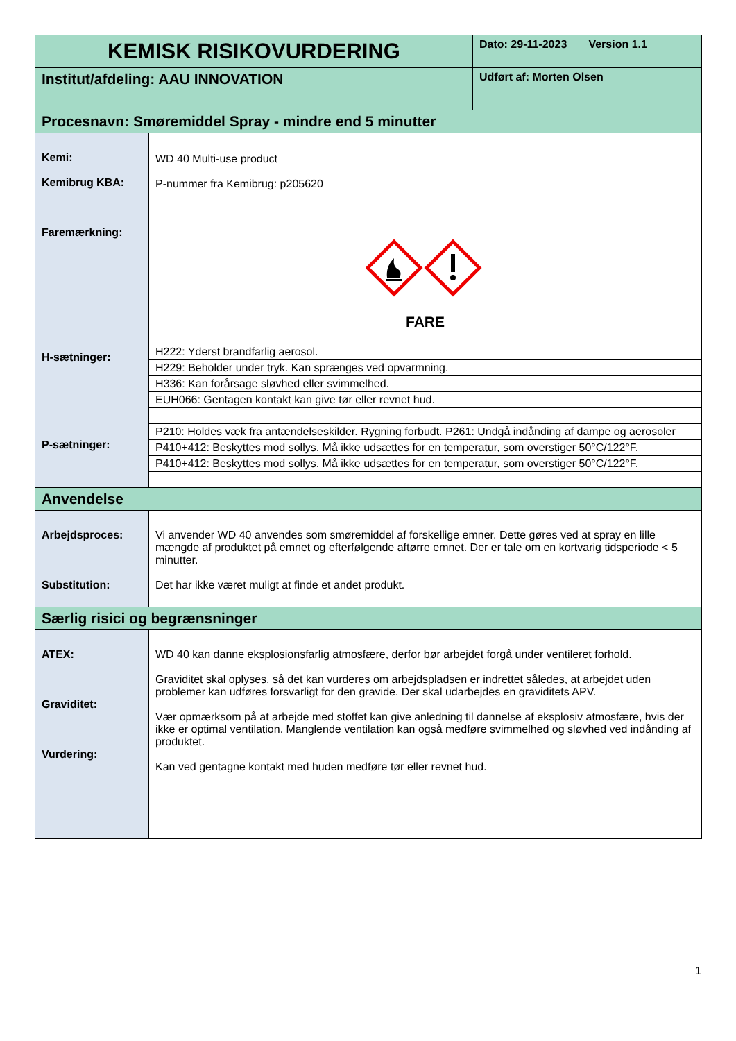| KEMISK RISIKOVURDERING | Dato: 29-11-2023 Version 1.1 |
| Institut/afdeling: AAU INNOVATION | Udført af: Morten Olsen |
| Procesnavn: Smøremiddel Spray - mindre end 5 minutter | |
| Kemi: Kemibrug KBA: Faremærkning: H-sætninger: P-sætninger: | WD 40 Multi-use product P-nummer fra Kemibrug: p205620 FARE / H222: Yderst brandfarlig aerosol. / / H229: Beholder under tryk. Kan sprænges ved opvarmning. / / H336: Kan forårsage sløvhed eller svimmelhed. / / EUH066: Gentagen kontakt kan give tør eller revnet hud. / / P210: Holdes væk fra antændelseskilder. Rygning forbudt. P261: Undgå indånding af dampe og aerosoler / / P410+412: Beskyttes mod sollys. Må ikke udsættes for en temperatur, som overstiger 50°C/122°F. / / P410+412: Beskyttes mod sollys. Må ikke udsættes for en temperatur, som overstiger 50°C/122°F. / |
| Anvendelse | |
| Arbejdsproces: Substitution: | Vi anvender WD 40 anvendes som smøremiddel af forskellige emner. Dette gøres ved at spray en lille mængde af produktet på emnet og efterfølgende aftørre emnet. Der er tale om en kortvarig tidsperiode < 5 minutter. Det har ikke været muligt at finde et andet produkt. |
| Særlig risici og begrænsninger | |
| ATEX: Graviditet: Vurdering: | WD 40 kan danne eksplosionsfarlig atmosfære, derfor bør arbejdet forgå under ventileret forhold. Graviditet skal oplyses, så det kan vurderes om arbejdspladsen er indrettet således, at arbejdet uden problemer kan udføres forsvarligt for den gravide. Der skal udarbejdes en graviditets APV. Vær opmærksom på at arbejde med stoffet kan give anledning til dannelse af eksplosiv atmosfære, hvis der ikke er optimal ventilation. Manglende ventilation kan også medføre svimmelhed og sløvhed ved indånding af produktet. Kan ved gentagne kontakt med huden medføre tør eller revnet hud. |
1